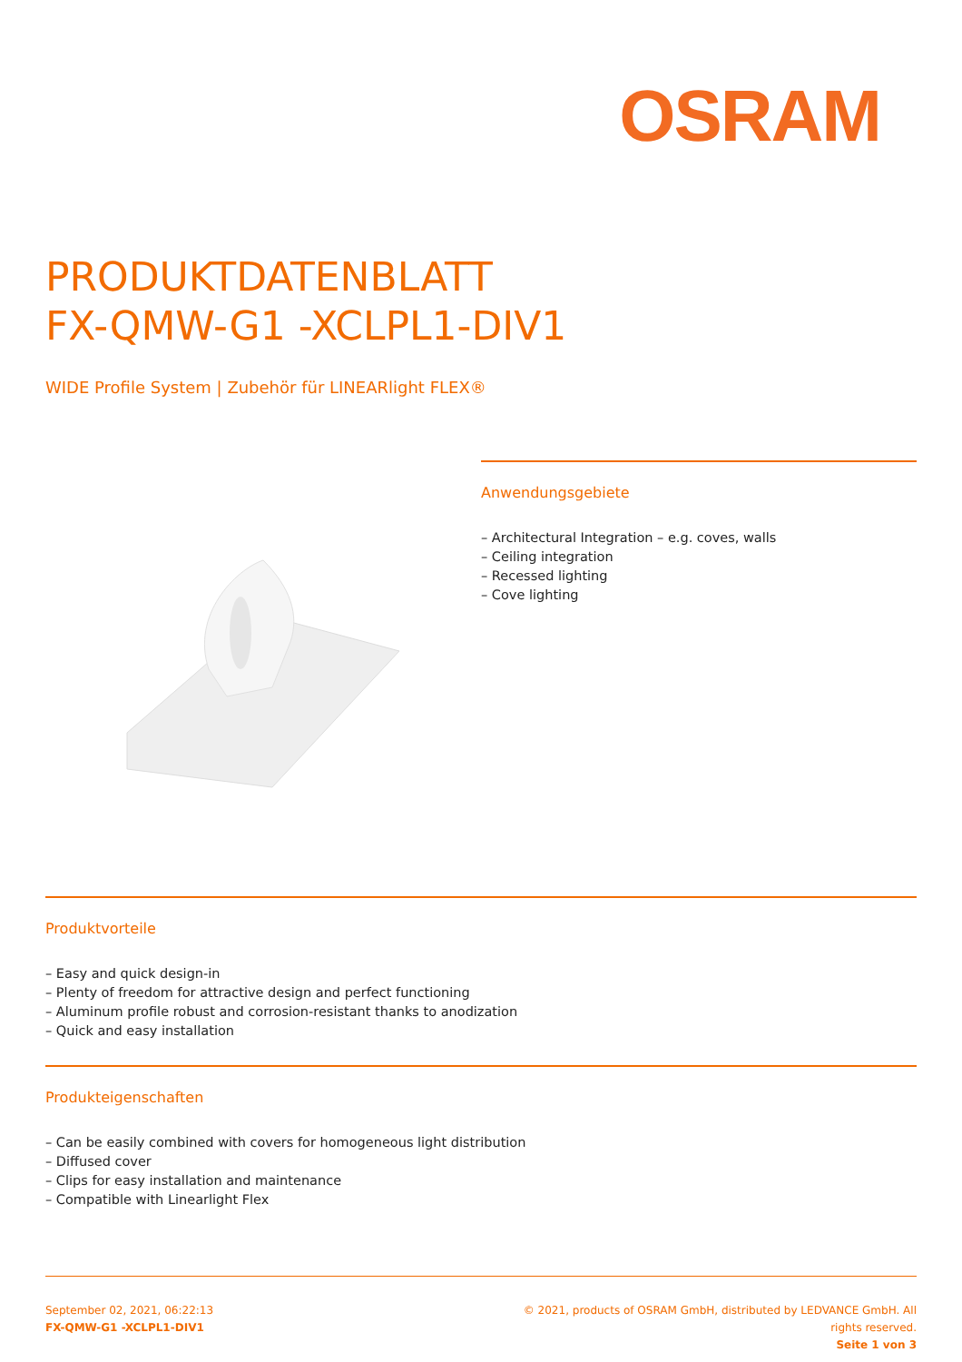OSRAM
PRODUKTDATENBLATT
FX-QMW-G1 -XCLPL1-DIV1
WIDE Profile System | Zubehör für LINEARlight FLEX®
Anwendungsgebiete
– Architectural Integration – e.g. coves, walls
– Ceiling integration
– Recessed lighting
– Cove lighting
Produktvorteile
– Easy and quick design-in
– Plenty of freedom for attractive design and perfect functioning
– Aluminum profile robust and corrosion-resistant thanks to anodization
– Quick and easy installation
Produkteigenschaften
– Can be easily combined with covers for homogeneous light distribution
– Diffused cover
– Clips for easy installation and maintenance
– Compatible with Linearlight Flex
September 02, 2021, 06:22:13
FX-QMW-G1 -XCLPL1-DIV1
© 2021, products of OSRAM GmbH, distributed by LEDVANCE GmbH. All rights reserved.
Seite 1 von 3